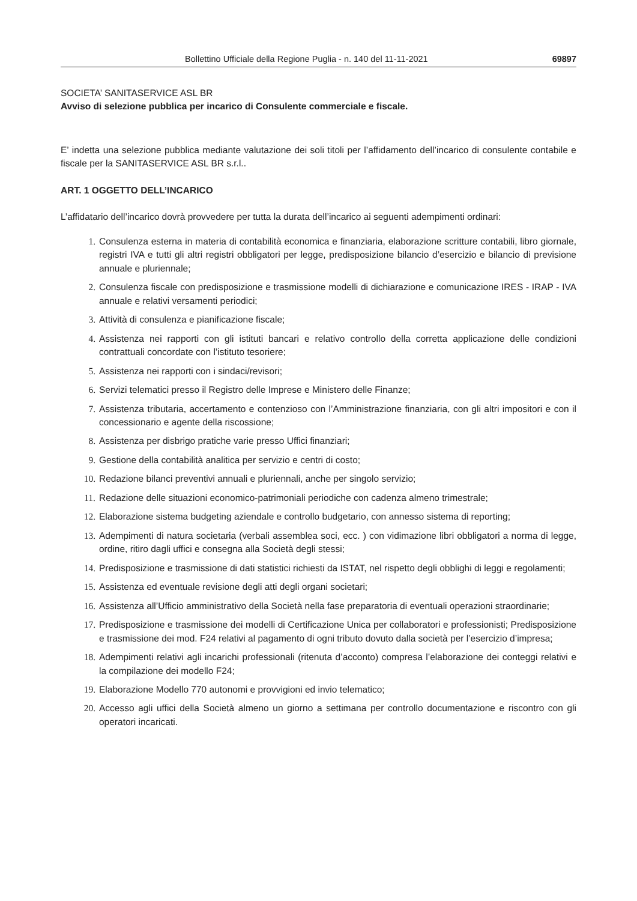Bollettino Ufficiale della Regione Puglia - n. 140 del 11-11-2021 69897
SOCIETA’ SANITASERVICE ASL BR
Avviso di selezione pubblica per incarico di Consulente commerciale e fiscale.
E’ indetta una selezione pubblica mediante valutazione dei soli titoli per l’affidamento dell’incarico di consulente contabile e fiscale per la SANITASERVICE ASL BR s.r.l..
ART. 1 OGGETTO DELL’INCARICO
L’affidatario dell’incarico dovrà provvedere per tutta la durata dell’incarico ai seguenti adempimenti ordinari:
1. Consulenza esterna in materia di contabilità economica e finanziaria, elaborazione scritture contabili, libro giornale, registri IVA e tutti gli altri registri obbligatori per legge, predisposizione bilancio d’esercizio e bilancio di previsione annuale e pluriennale;
2. Consulenza fiscale con predisposizione e trasmissione modelli di dichiarazione e comunicazione IRES - IRAP - IVA annuale e relativi versamenti periodici;
3. Attività di consulenza e pianificazione fiscale;
4. Assistenza nei rapporti con gli istituti bancari e relativo controllo della corretta applicazione delle condizioni contrattuali concordate con l’istituto tesoriere;
5. Assistenza nei rapporti con i sindaci/revisori;
6. Servizi telematici presso il Registro delle Imprese e Ministero delle Finanze;
7. Assistenza tributaria, accertamento e contenzioso con l’Amministrazione finanziaria, con gli altri impositori e con il concessionario e agente della riscossione;
8. Assistenza per disbrigo pratiche varie presso Uffici finanziari;
9. Gestione della contabilità analitica per servizio e centri di costo;
10. Redazione bilanci preventivi annuali e pluriennali, anche per singolo servizio;
11. Redazione delle situazioni economico-patrimoniali periodiche con cadenza almeno trimestrale;
12. Elaborazione sistema budgeting aziendale e controllo budgetario, con annesso sistema di reporting;
13. Adempimenti di natura societaria (verbali assemblea soci, ecc. ) con vidimazione libri obbligatori a norma di legge, ordine, ritiro dagli uffici e consegna alla Società degli stessi;
14. Predisposizione e trasmissione di dati statistici richiesti da ISTAT, nel rispetto degli obblighi di leggi e regolamenti;
15. Assistenza ed eventuale revisione degli atti degli organi societari;
16. Assistenza all’Ufficio amministrativo della Società nella fase preparatoria di eventuali operazioni straordinarie;
17. Predisposizione e trasmissione dei modelli di Certificazione Unica per collaboratori e professionisti; Predisposizione e trasmissione dei mod. F24 relativi al pagamento di ogni tributo dovuto dalla società per l’esercizio d’impresa;
18. Adempimenti relativi agli incarichi professionali (ritenuta d’acconto) compresa l’elaborazione dei conteggi relativi e la compilazione dei modello F24;
19. Elaborazione Modello 770 autonomi e provvigioni ed invio telematico;
20. Accesso agli uffici della Società almeno un giorno a settimana per controllo documentazione e riscontro con gli operatori incaricati.